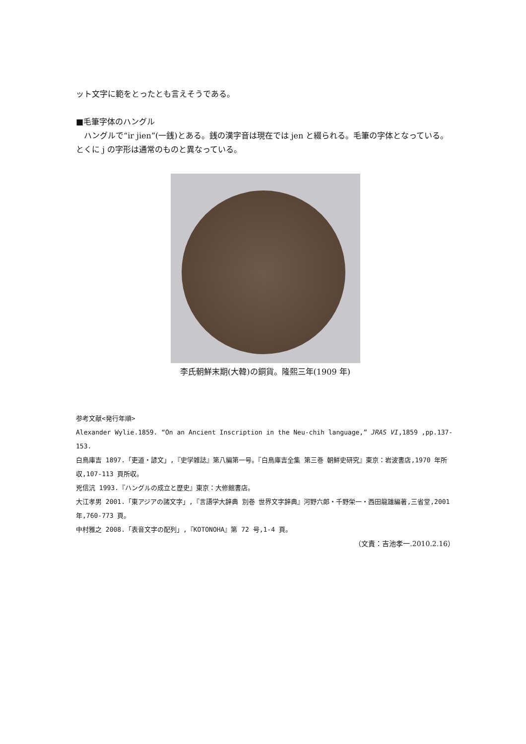ット文字に範をとったとも言えそうである。
■毛筆字体のハングル
　ハングルで“ir jien”(一銭)とある。銭の漢字音は現在では jen と綴られる。毛筆の字体となっている。とくに j の字形は通常のものと異なっている。
李氏朝鮮末期(大韓)の銅貨。隆熙三年(1909 年)
参考文献<発行年順>
Alexander Wylie.1859. “On an Ancient Inscription in the Neu-chih language,” JRAS VI,1859 ,pp.137-153.
白鳥庫吉 1897.「吏道・諺文」,『史学雑誌』第八編第一号。『白鳥庫吉全集 第三巻 朝鮮史研究』東京：岩波書店,1970 年所収,107-113 頁所収。
兇信沆 1993.『ハングルの成立と歴史』東京：大修館書店。
大江孝男 2001.「東アジアの諸文字」,『言語学大辞典 別巻 世界文字辞典』河野六郎・千野栄一・西田龍雄編著,三省堂,2001 年,760-773 頁。
中村雅之 2008.「表音文字の配列」,『KOTONOHA』第 72 号,1-4 頁。
（文責：吉池孝一.2010.2.16）